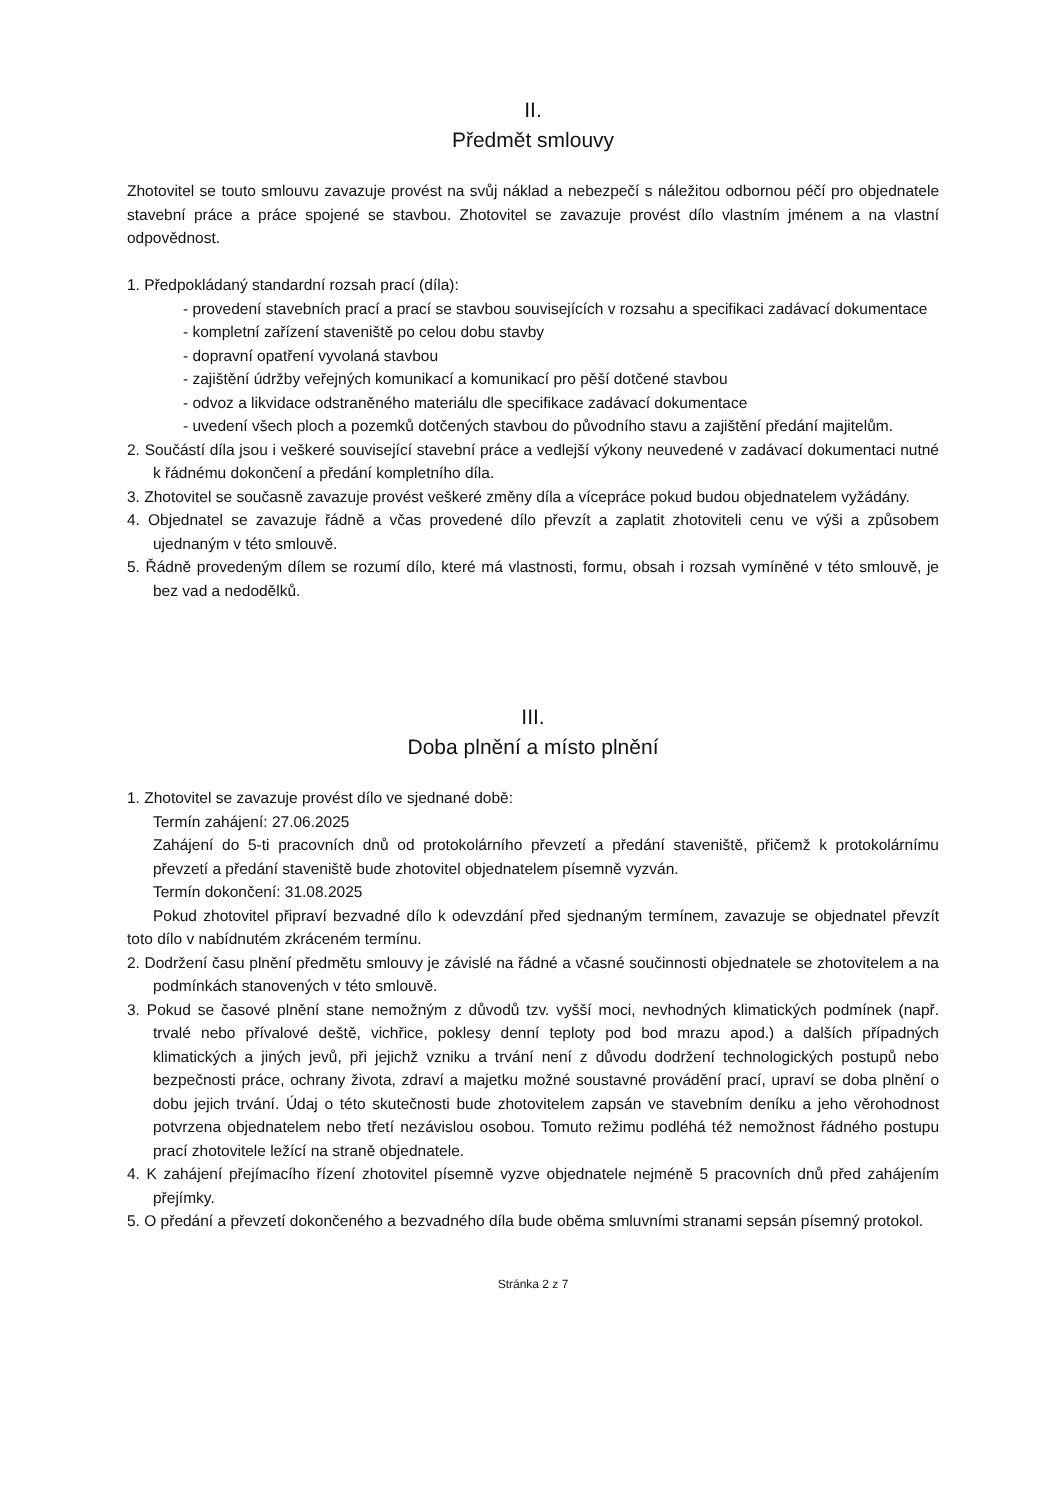II.
Předmět smlouvy
Zhotovitel se touto smlouvu zavazuje provést na svůj náklad a nebezpečí s náležitou odbornou péčí pro objednatele stavební práce a práce spojené se stavbou. Zhotovitel se zavazuje provést dílo vlastním jménem a na vlastní odpovědnost.
1. Předpokládaný standardní rozsah prací (díla):
- provedení stavebních prací a prací se stavbou souvisejících v rozsahu a specifikaci zadávací dokumentace
- kompletní zařízení staveniště po celou dobu stavby
- dopravní opatření vyvolaná stavbou
- zajištění údržby veřejných komunikací a komunikací pro pěší dotčené stavbou
- odvoz a likvidace odstraněného materiálu dle specifikace zadávací dokumentace
- uvedení všech ploch a pozemků dotčených stavbou do původního stavu a zajištění předání majitelům.
2. Součástí díla jsou i veškeré související stavební práce a vedlejší výkony neuvedené v zadávací dokumentaci nutné k řádnému dokončení a předání kompletního díla.
3. Zhotovitel se současně zavazuje provést veškeré změny díla a vícepráce pokud budou objednatelem vyžádány.
4. Objednatel se zavazuje řádně a včas provedené dílo převzít a zaplatit zhotoviteli cenu ve výši a způsobem ujednaným v této smlouvě.
5. Řádně provedeným dílem se rozumí dílo, které má vlastnosti, formu, obsah i rozsah vymíněné v této smlouvě, je bez vad a nedodělků.
III.
Doba plnění a místo plnění
1. Zhotovitel se zavazuje provést dílo ve sjednané době:
Termín zahájení: 27.06.2025
Zahájení do 5-ti pracovních dnů od protokolárního převzetí a předání staveniště, přičemž k protokolárnímu převzetí a předání staveniště bude zhotovitel objednatelem písemně vyzván.
Termín dokončení: 31.08.2025
Pokud zhotovitel připraví bezvadné dílo k odevzdání před sjednaným termínem, zavazuje se objednatel převzít toto dílo v nabídnutém zkráceném termínu.
2. Dodržení času plnění předmětu smlouvy je závislé na řádné a včasné součinnosti objednatele se zhotovitelem a na podmínkách stanovených v této smlouvě.
3. Pokud se časové plnění stane nemožným z důvodů tzv. vyšší moci, nevhodných klimatických podmínek (např. trvalé nebo přívalové deště, vichřice, poklesy denní teploty pod bod mrazu apod.) a dalších případných klimatických a jiných jevů, při jejichž vzniku a trvání není z důvodu dodržení technologických postupů nebo bezpečnosti práce, ochrany života, zdraví a majetku možné soustavné provádění prací, upraví se doba plnění o dobu jejich trvání. Údaj o této skutečnosti bude zhotovitelem zapsán ve stavebním deníku a jeho věrohodnost potvrzena objednatelem nebo třetí nezávislou osobou. Tomuto režimu podléhá též nemožnost řádného postupu prací zhotovitele ležící na straně objednatele.
4. K zahájení přejímacího řízení zhotovitel písemně vyzve objednatele nejméně 5 pracovních dnů před zahájením přejímky.
5. O předání a převzetí dokončeného a bezvadného díla bude oběma smluvními stranami sepsán písemný protokol.
Stránka 2 z 7